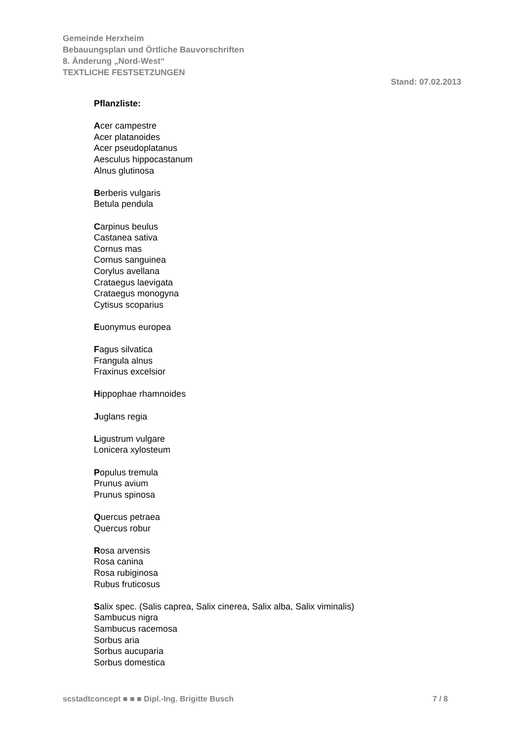Gemeinde Herxheim
Bebauungsplan und Örtliche Bauvorschriften
8. Änderung „Nord-West“
TEXTLICHE FESTSETZUNGEN
Stand: 07.02.2013
Pflanzliste:
Acer campestre
Acer platanoides
Acer pseudoplatanus
Aesculus hippocastanum
Alnus glutinosa
Berberis vulgaris
Betula pendula
Carpinus beulus
Castanea sativa
Cornus mas
Cornus sanguinea
Corylus avellana
Crataegus laevigata
Crataegus monogyna
Cytisus scoparius
Euonymus europea
Fagus silvatica
Frangula alnus
Fraxinus excelsior
Hippophae rhamnoides
Juglans regia
Ligustrum vulgare
Lonicera xylosteum
Populus tremula
Prunus avium
Prunus spinosa
Quercus petraea
Quercus robur
Rosa arvensis
Rosa canina
Rosa rubiginosa
Rubus fruticosus
Salix spec. (Salis caprea, Salix cinerea, Salix alba, Salix viminalis)
Sambucus nigra
Sambucus racemosa
Sorbus aria
Sorbus aucuparia
Sorbus domestica
scstadtconcept ■ ■ ■ Dipl.-Ing. Brigitte Busch 7 / 8